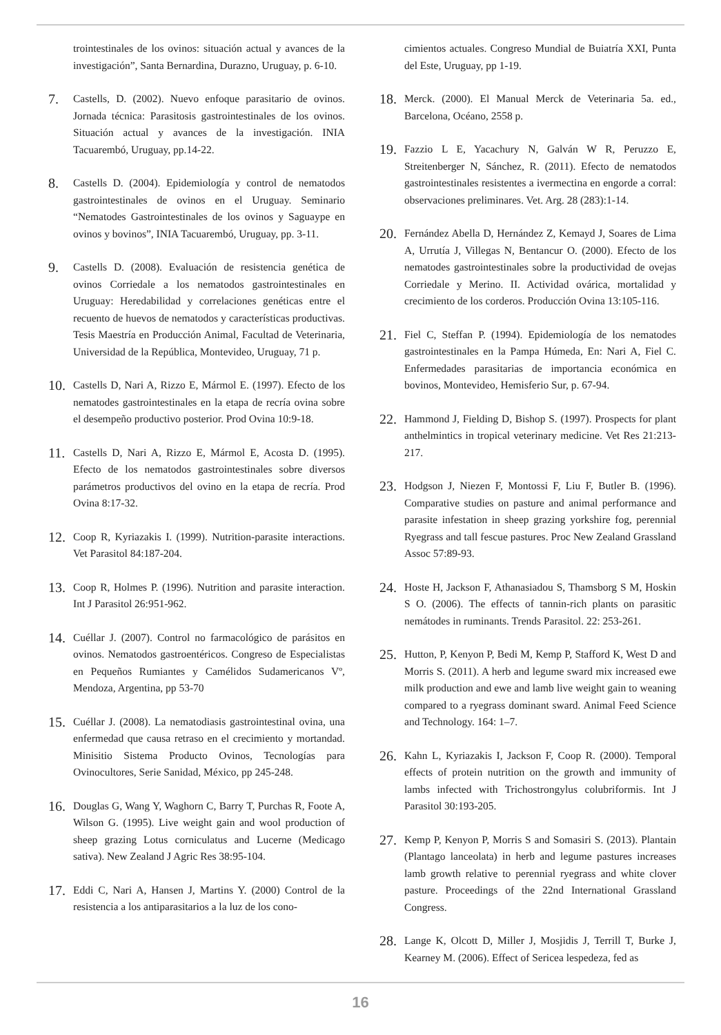trointestinales de los ovinos: situación actual y avances de la investigación”, Santa Bernardina, Durazno, Uruguay, p. 6-10.
7. Castells, D. (2002). Nuevo enfoque parasitario de ovinos. Jornada técnica: Parasitosis gastrointestinales de los ovinos. Situación actual y avances de la investigación. INIA Tacuarembó, Uruguay, pp.14-22.
8. Castells D. (2004). Epidemiología y control de nematodos gastrointestinales de ovinos en el Uruguay. Seminario “Nematodes Gastrointestinales de los ovinos y Saguaype en ovinos y bovinos”, INIA Tacuarembó, Uruguay, pp. 3-11.
9. Castells D. (2008). Evaluación de resistencia genética de ovinos Corriedale a los nematodos gastrointestinales en Uruguay: Heredabilidad y correlaciones genéticas entre el recuento de huevos de nematodos y características productivas. Tesis Maestría en Producción Animal, Facultad de Veterinaria, Universidad de la República, Montevideo, Uruguay, 71 p.
10. Castells D, Nari A, Rizzo E, Mármol E. (1997). Efecto de los nematodes gastrointestinales en la etapa de recría ovina sobre el desempeño productivo posterior. Prod Ovina 10:9-18.
11. Castells D, Nari A, Rizzo E, Mármol E, Acosta D. (1995). Efecto de los nematodos gastrointestinales sobre diversos parámetros productivos del ovino en la etapa de recría. Prod Ovina 8:17-32.
12. Coop R, Kyriazakis I. (1999). Nutrition-parasite interactions. Vet Parasitol 84:187-204.
13. Coop R, Holmes P. (1996). Nutrition and parasite interaction. Int J Parasitol 26:951-962.
14. Cuéllar J. (2007). Control no farmacológico de parásitos en ovinos. Nematodos gastroentéricos. Congreso de Especialistas en Pequeños Rumiantes y Camélidos Sudamericanos Vº, Mendoza, Argentina, pp 53-70
15. Cuéllar J. (2008). La nematodiasis gastrointestinal ovina, una enfermedad que causa retraso en el crecimiento y mortandad. Minisitio Sistema Producto Ovinos, Tecnologías para Ovinocultores, Serie Sanidad, México, pp 245-248.
16. Douglas G, Wang Y, Waghorn C, Barry T, Purchas R, Foote A, Wilson G. (1995). Live weight gain and wool production of sheep grazing Lotus corniculatus and Lucerne (Medicago sativa). New Zealand J Agric Res 38:95-104.
17. Eddi C, Nari A, Hansen J, Martins Y. (2000) Control de la resistencia a los antiparasitarios a la luz de los cono-
cimientos actuales. Congreso Mundial de Buiatría XXI, Punta del Este, Uruguay, pp 1-19.
18. Merck. (2000). El Manual Merck de Veterinaria 5a. ed., Barcelona, Océano, 2558 p.
19. Fazzio L E, Yacachury N, Galván W R, Peruzzo E, Streitenberger N, Sánchez, R. (2011). Efecto de nematodos gastrointestinales resistentes a ivermectina en engorde a corral: observaciones preliminares. Vet. Arg. 28 (283):1-14.
20. Fernández Abella D, Hernández Z, Kemayd J, Soares de Lima A, Urrutía J, Villegas N, Bentancur O. (2000). Efecto de los nematodes gastrointestinales sobre la productividad de ovejas Corriedale y Merino. II. Actividad ovárica, mortalidad y crecimiento de los corderos. Producción Ovina 13:105-116.
21. Fiel C, Steffan P. (1994). Epidemiología de los nematodes gastrointestinales en la Pampa Húmeda, En: Nari A, Fiel C. Enfermedades parasitarias de importancia económica en bovinos, Montevideo, Hemisferio Sur, p. 67-94.
22. Hammond J, Fielding D, Bishop S. (1997). Prospects for plant anthelmintics in tropical veterinary medicine. Vet Res 21:213-217.
23. Hodgson J, Niezen F, Montossi F, Liu F, Butler B. (1996). Comparative studies on pasture and animal performance and parasite infestation in sheep grazing yorkshire fog, perennial Ryegrass and tall fescue pastures. Proc New Zealand Grassland Assoc 57:89-93.
24. Hoste H, Jackson F, Athanasiadou S, Thamsborg S M, Hoskin S O. (2006). The effects of tannin-rich plants on parasitic nemátodes in ruminants. Trends Parasitol. 22: 253-261.
25. Hutton, P, Kenyon P, Bedi M, Kemp P, Stafford K, West D and Morris S. (2011). A herb and legume sward mix increased ewe milk production and ewe and lamb live weight gain to weaning compared to a ryegrass dominant sward. Animal Feed Science and Technology. 164: 1–7.
26. Kahn L, Kyriazakis I, Jackson F, Coop R. (2000). Temporal effects of protein nutrition on the growth and immunity of lambs infected with Trichostrongylus colubriformis. Int J Parasitol 30:193-205.
27. Kemp P, Kenyon P, Morris S and Somasiri S. (2013). Plantain (Plantago lanceolata) in herb and legume pastures increases lamb growth relative to perennial ryegrass and white clover pasture. Proceedings of the 22nd International Grassland Congress.
28. Lange K, Olcott D, Miller J, Mosjidis J, Terrill T, Burke J, Kearney M. (2006). Effect of Sericea lespedeza, fed as
16